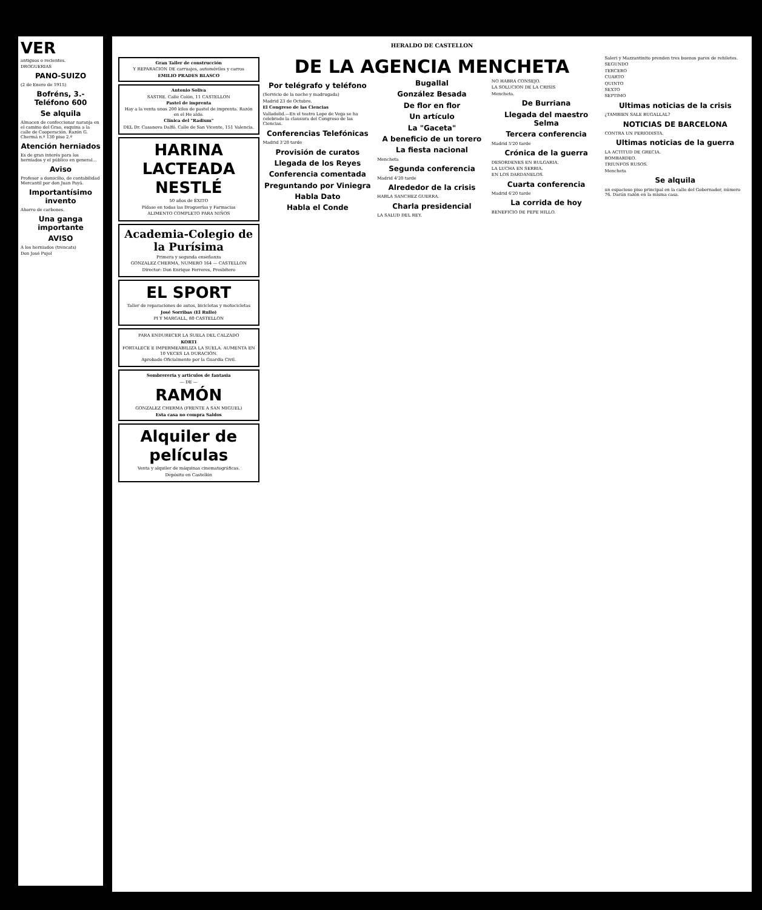VER
antiguos o recientes.
DROGUERIAS
PANO-SUIZO
(2 de Enero de 1915)
Bofréns, 3.-Teléfono 600
Se alquila
Almacen de confeccionar naranja en el camino del Grao, esquina a la calle de Cooperación. Razón G. Chermá n.º 130 piso 2.º
Atención herniados
Es de gran interés para los herniados y el público en general...
Aviso
Profesor a domicilio, de contabilidad Mercantil por don Juan Payá.
Importantísimo invento
Ahorro de carbones.
Una ganga importante
AVISO
A los herniados (trencats)
Don José Pujol
HERALDO DE CASTELLON
Gran Taller de construcción
Y REPARACION DE carruajes, automóviles y carros
EMILIO PRADES BLASCO
Antonio Soliva
SASTRE. Calle Colón, 11 CASTELLON
Pastel de imprenta
Hay a la venta unos 200 kilos de pastel de imprenta. Razón en el He aldo.
Clínica del "Radium"
DEL Dr. Casanova Dalfó. Calle de San Vicente, 151 Valencia.
HARINA LACTEADA NESTLÉ
50 años de ÉXITO
Pídase en todas las Droguerías y Farmacias
ALIMENTO COMPLETO PARA NIÑOS
Academia-Colegio de la Purísima
Primera y segunda enseñanza
GONZALEZ CHERMA, NUMERO 164 — CASTELLON
Director: Don Enrique Ferreres, Presbítero
EL SPORT
Taller de reparaciones de autos, bicicletas y motocicletas
José Sorribas (El Rullo)
PI Y MARGALL, 80 CASTELLON
PARA ENDURECER LA SUELA DEL CALZADO
KORTI
FORTALECE E IMPERMEABILIZA LA SUELA. AUMENTA EN 10 VECES LA DURACIÓN.
Aprobado Oficialmente por la Guardia Civil.
Sombrereria y articulos de fantasia
— DE —
RAMÓN
GONZALEZ CHERMA (FRENTE A SAN MIGUEL)
Esta casa no compra Saldos
Alquiler de películas
Venta y alquiler de máquinas cinematográficas.
Depósito en Castellón
DE LA AGENCIA MENCHETA
Por telégrafo y teléfono
(Servicio de la noche y madrugada)
Madrid 23 de Octubre.
El Congreso de las Ciencias
Valladolid.—En el teatro Lope de Vega se ha celebrado la clausura del Congreso de las Ciencias.
Conferencias Telefónicas
Madrid 3'20 tarde
Provisión de curatos
Llegada de los Reyes
Conferencia comentada
Preguntando por Viniegra
Habla Dato
Habla el Conde
Bugallal
González Besada
De flor en flor
Un artículo
La "Gaceta"
A beneficio de un torero
La fiesta nacional
Mencheta
Segunda conferencia
Madrid 4'20 tarde
Alrededor de la crisis
HABLA SANCHEZ GUERRA.
Charla presidencial
LA SALUD DEL REY.
NO HABRA CONSEJO.
LA SOLUCION DE LA CRISIS
Mencheta.
De Burriana
Llegada del maestro Selma
Tercera conferencia
Madrid 5'20 tarde
Crónica de la guerra
DESORDENES EN BULGARIA.
LA LUCHA EN SERBIA.
EN LOS DARDANELOS.
Cuarta conferencia
Madrid 6'20 tarde
La corrida de hoy
BENEFICIO DE PEPE HILLO.
Saleri y Mazzantinito prenden tres buenos pares de rehiletes.
SEGUNDO
TERCERO
CUARTO
QUINTO
SEXTO
SEPTIMO
Ultimas noticias de la crisis
¿TAMBIEN SALE BUGALLAL?
NOTICIAS DE BARCELONA
CONTRA UN PERIODISTA.
Ultimas noticias de la guerra
LA ACTITUD DE GRECIA.
BOMBARDEO.
TRIUNFOS RUSOS.
Mencheta
Se alquila
un espacioso piso principal en la calle del Gobernador, número 76. Darán razón en la misma casa.